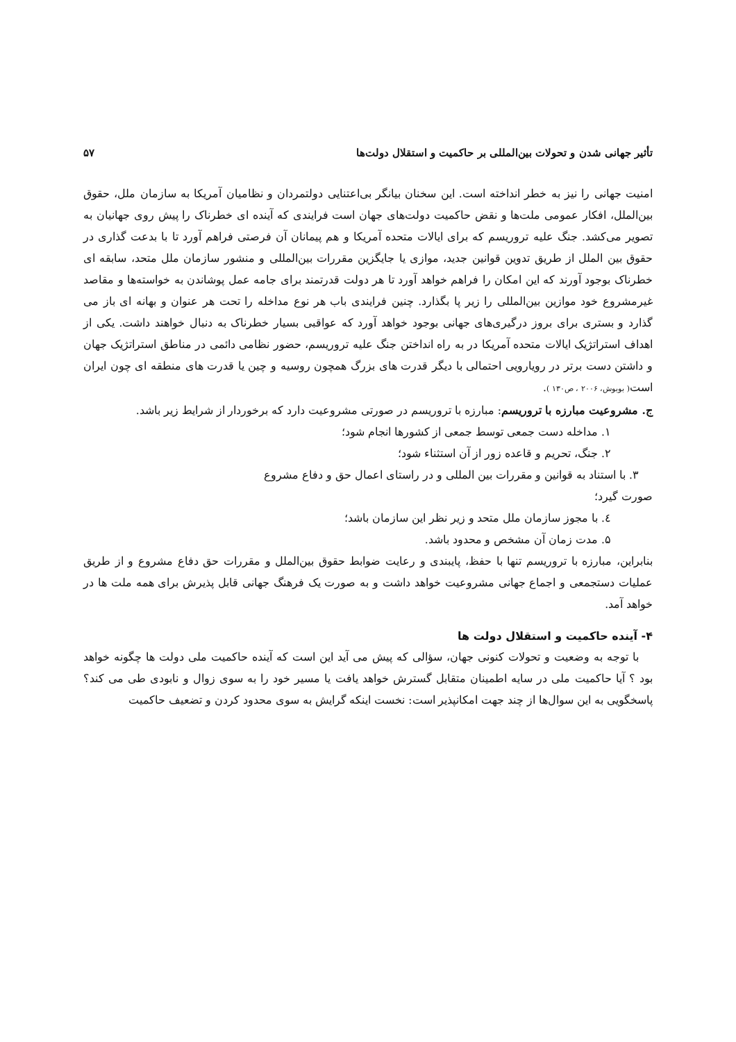تأثیر جهانی شدن و تحولات بین‌المللی بر حاکمیت و استقلال دولت‌ها ۵۷
امنیت جهانی را نیز به خطر انداخته است. این سخنان بیانگر بی‌اعتنایی دولتمردان و نظامیان آمریکا به سازمان ملل، حقوق بین‌الملل، افکار عمومی ملت‌ها و نقض حاکمیت دولت‌های جهان است فرایندی که آینده ای خطرناک را پیش روی جهانیان به تصویر می‌کشد. جنگ علیه تروریسم که برای ایالات متحده آمریکا و هم پیمانان آن فرصتی فراهم آورد تا با بدعت گذاری در حقوق بین الملل از طریق تدوین قوانین جدید، موازی یا جایگزین مقررات بین‌المللی و منشور سازمان ملل متحد، سابقه ای خطرناک بوجود آورند که این امکان را فراهم خواهد آورد تا هر دولت قدرتمند برای جامه عمل پوشاندن به خواسته‌ها و مقاصد غیرمشروع خود موازین بین‌المللی را زیر پا بگذارد. چنین فرایندی باب هر نوع مداخله را تحت هر عنوان و بهانه ای باز می گذارد و بستری برای بروز درگیری‌های جهانی بوجود خواهد آورد که عواقبی بسیار خطرناک به دنبال خواهند داشت. یکی از اهداف استراتژیک ایالات متحده آمریکا در به راه انداختن جنگ علیه تروریسم، حضور نظامی دائمی در مناطق استراتژیک جهان و داشتن دست برتر در رویارویی احتمالی با دیگر قدرت های بزرگ همچون روسیه و چین یا قدرت های منطقه ای چون ایران است( بوبوش، ۲۰۰۶ ، ص۱۳۰ ).
ج. مشروعیت مبارزه با تروریسم: مبارزه با تروریسم در صورتی مشروعیت دارد که برخوردار از شرایط زیر باشد.
۱. مداخله دست جمعی توسط جمعی از کشورها انجام شود؛
۲. جنگ، تحریم و قاعده زور از آن استثناء شود؛
۳. با استناد به قوانین و مقررات بین المللی و در راستای اعمال حق و دفاع مشروع
صورت گیرد؛
٤. با مجوز سازمان ملل متحد و زیر نظر این سازمان باشد؛
۵. مدت زمان آن مشخص و محدود باشد.
بنابراین، مبارزه با تروریسم تنها با حفظ، پایبندی و رعایت ضوابط حقوق بین‌الملل و مقررات حق دفاع مشروع و از طریق عملیات دستجمعی و اجماع جهانی مشروعیت خواهد داشت و به صورت یک فرهنگ جهانی قابل پذیرش برای همه ملت ها در خواهد آمد.
۴- آینده حاکمیت و استقلال دولت ها
با توجه به وضعیت و تحولات کنونی جهان، سؤالی که پیش می آید این است که آینده حاکمیت ملی دولت ها چگونه خواهد بود ؟ آیا حاکمیت ملی در سایه اطمینان متقابل گسترش خواهد یافت یا مسیر خود را به سوی زوال و نابودی طی می کند؟ پاسخگویی به این سوال‌ها از چند جهت امکانپذیر است: نخست اینکه گرایش به سوی محدود کردن و تضعیف حاکمیت